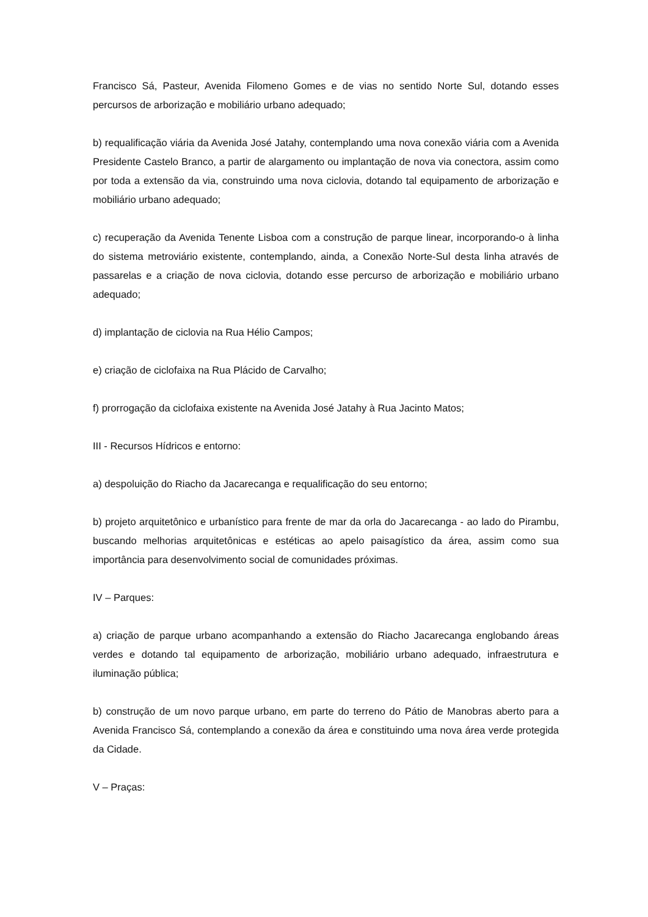Francisco Sá, Pasteur, Avenida Filomeno Gomes e de vias no sentido Norte Sul, dotando esses percursos de arborização e mobiliário urbano adequado;
b) requalificação viária da Avenida José Jatahy, contemplando uma nova conexão viária com a Avenida Presidente Castelo Branco, a partir de alargamento ou implantação de nova via conectora, assim como por toda a extensão da via, construindo uma nova ciclovia, dotando tal equipamento de arborização e mobiliário urbano adequado;
c) recuperação da Avenida Tenente Lisboa com a construção de parque linear, incorporando-o à linha do sistema metroviário existente, contemplando, ainda, a Conexão Norte-Sul desta linha através de passarelas e a criação de nova ciclovia, dotando esse percurso de arborização e mobiliário urbano adequado;
d) implantação de ciclovia na Rua Hélio Campos;
e) criação de ciclofaixa na Rua Plácido de Carvalho;
f) prorrogação da ciclofaixa existente na Avenida José Jatahy à Rua Jacinto Matos;
III - Recursos Hídricos e entorno:
a) despoluição do Riacho da Jacarecanga e requalificação do seu entorno;
b) projeto arquitetônico e urbanístico para frente de mar da orla do Jacarecanga - ao lado do Pirambu, buscando melhorias arquitetônicas e estéticas ao apelo paisagístico da área, assim como sua importância para desenvolvimento social de comunidades próximas.
IV – Parques:
a) criação de parque urbano acompanhando a extensão do Riacho Jacarecanga englobando áreas verdes e dotando tal equipamento de arborização, mobiliário urbano adequado, infraestrutura e iluminação pública;
b) construção de um novo parque urbano, em parte do terreno do Pátio de Manobras aberto para a Avenida Francisco Sá, contemplando a conexão da área e constituindo uma nova área verde protegida da Cidade.
V – Praças: